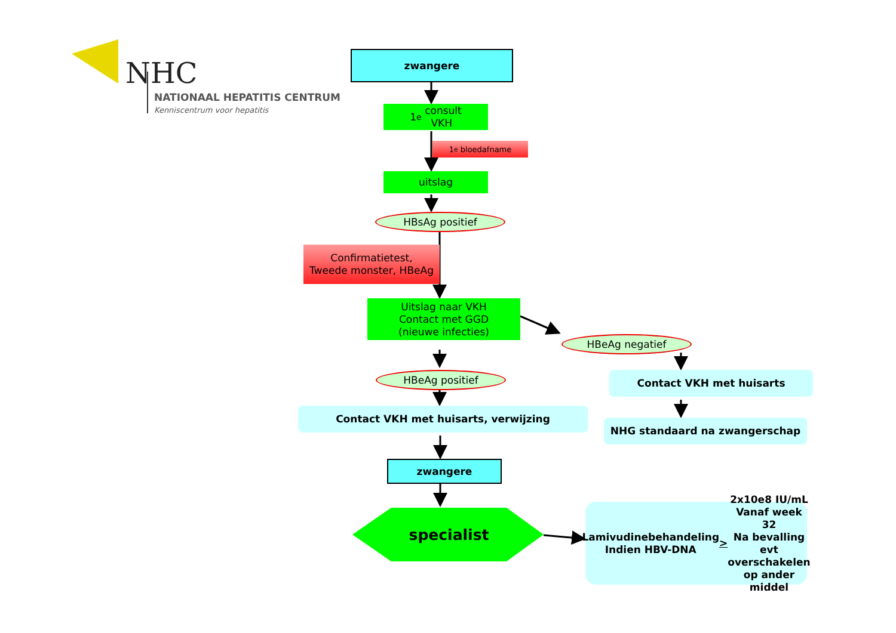NHC
NATIONAAL HEPATITIS CENTRUM
Kenniscentrum voor hepatitis
zwangere
1<sup>e</sup> consult
VKH
1<sup>e</sup> bloedafname
uitslag
HBsAg positief
Confirmatietest,
Tweede monster, HBeAg
Uitslag naar VKH
Contact met GGD
(nieuwe infecties)
HBeAg negatief
HBeAg positief Contact VKH met huisarts
Contact VKH met huisarts, verwijzing
NHG standaard na zwangerschap
zwangere
specialist
Lamivudinebehandeling
Indien HBV-DNA > 2x10e8 IU/mL
Vanaf week 32
Na bevalling evt overschakelen
op ander middel